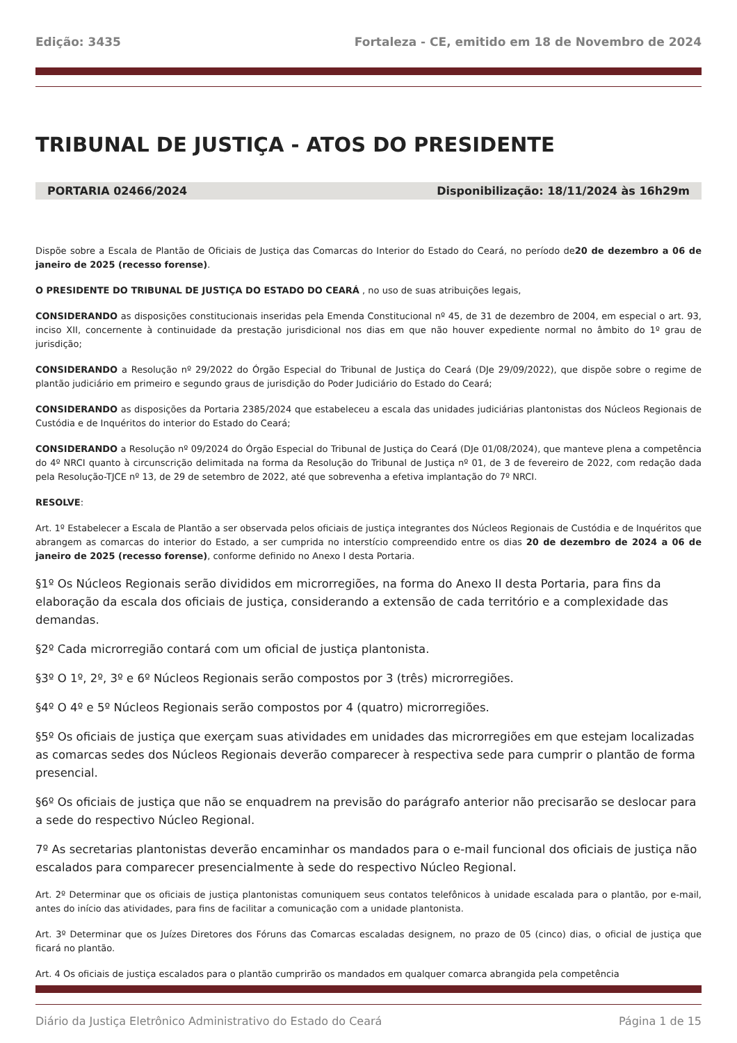Edição: 3435 Fortaleza - CE, emitido em 18 de Novembro de 2024
TRIBUNAL DE JUSTIÇA - ATOS DO PRESIDENTE
PORTARIA 02466/2024 Disponibilização: 18/11/2024 às 16h29m
Dispõe sobre a Escala de Plantão de Oficiais de Justiça das Comarcas do Interior do Estado do Ceará, no período de20 de dezembro a 06 de janeiro de 2025 (recesso forense).
O PRESIDENTE DO TRIBUNAL DE JUSTIÇA DO ESTADO DO CEARÁ , no uso de suas atribuições legais,
CONSIDERANDO as disposições constitucionais inseridas pela Emenda Constitucional nº 45, de 31 de dezembro de 2004, em especial o art. 93, inciso XII, concernente à continuidade da prestação jurisdicional nos dias em que não houver expediente normal no âmbito do 1º grau de jurisdição;
CONSIDERANDO a Resolução nº 29/2022 do Órgão Especial do Tribunal de Justiça do Ceará (DJe 29/09/2022), que dispõe sobre o regime de plantão judiciário em primeiro e segundo graus de jurisdição do Poder Judiciário do Estado do Ceará;
CONSIDERANDO as disposições da Portaria 2385/2024 que estabeleceu a escala das unidades judiciárias plantonistas dos Núcleos Regionais de Custódia e de Inquéritos do interior do Estado do Ceará;
CONSIDERANDO a Resolução nº 09/2024 do Órgão Especial do Tribunal de Justiça do Ceará (DJe 01/08/2024), que manteve plena a competência do 4º NRCI quanto à circunscrição delimitada na forma da Resolução do Tribunal de Justiça nº 01, de 3 de fevereiro de 2022, com redação dada pela Resolução-TJCE nº 13, de 29 de setembro de 2022, até que sobrevenha a efetiva implantação do 7º NRCI.
RESOLVE:
Art. 1º Estabelecer a Escala de Plantão a ser observada pelos oficiais de justiça integrantes dos Núcleos Regionais de Custódia e de Inquéritos que abrangem as comarcas do interior do Estado, a ser cumprida no interstício compreendido entre os dias 20 de dezembro de 2024 a 06 de janeiro de 2025 (recesso forense), conforme definido no Anexo I desta Portaria.
§1º Os Núcleos Regionais serão divididos em microrregiões, na forma do Anexo II desta Portaria, para fins da elaboração da escala dos oficiais de justiça, considerando a extensão de cada território e a complexidade das demandas.
§2º Cada microrregião contará com um oficial de justiça plantonista.
§3º O 1º, 2º, 3º e 6º Núcleos Regionais serão compostos por 3 (três) microrregiões.
§4º O 4º e 5º Núcleos Regionais serão compostos por 4 (quatro) microrregiões.
§5º Os oficiais de justiça que exerçam suas atividades em unidades das microrregiões em que estejam localizadas as comarcas sedes dos Núcleos Regionais deverão comparecer à respectiva sede para cumprir o plantão de forma presencial.
§6º Os oficiais de justiça que não se enquadrem na previsão do parágrafo anterior não precisarão se deslocar para a sede do respectivo Núcleo Regional.
7º As secretarias plantonistas deverão encaminhar os mandados para o e-mail funcional dos oficiais de justiça não escalados para comparecer presencialmente à sede do respectivo Núcleo Regional.
Art. 2º Determinar que os oficiais de justiça plantonistas comuniquem seus contatos telefônicos à unidade escalada para o plantão, por e-mail, antes do início das atividades, para fins de facilitar a comunicação com a unidade plantonista.
Art. 3º Determinar que os Juízes Diretores dos Fóruns das Comarcas escaladas designem, no prazo de 05 (cinco) dias, o oficial de justiça que ficará no plantão.
Art. 4 Os oficiais de justiça escalados para o plantão cumprirão os mandados em qualquer comarca abrangida pela competência
Diário da Justiça Eletrônico Administrativo do Estado do Ceará Página 1 de 15